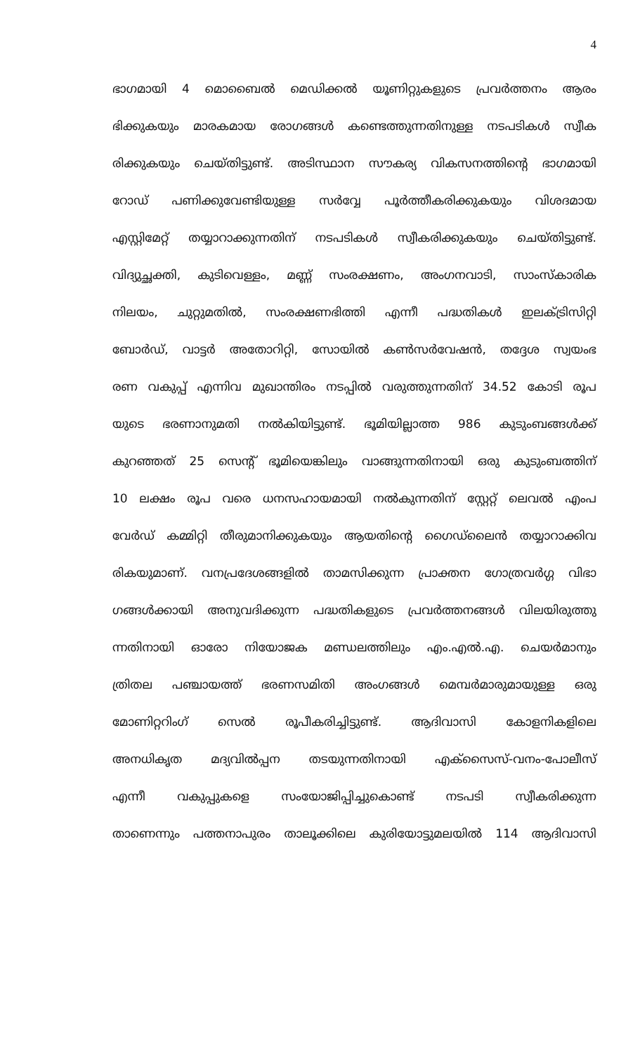4
ഭാഗമായി 4 മൊബൈൽ മെഡിക്കൽ യൂണിറ്റുകളുടെ പ്രവർത്തനം ആരം
ഭിക്കുകയും മാരകമായ രോഗങ്ങൾ കണ്ടെത്തുന്നതിനുള്ള നടപടികൾ സ്വീക
രിക്കുകയും ചെയ്തിട്ടുണ്ട്. അടിസ്ഥാന സൗകര്യ വികസനത്തിന്റെ ഭാഗമായി
റോഡ് പണിക്കുവേണ്ടിയുള്ള സർവ്വേ പൂർത്തീകരിക്കുകയും വിശദമായ
എസ്റ്റിമേറ്റ് തയ്യാറാക്കുന്നതിന് നടപടികൾ സ്വീകരിക്കുകയും ചെയ്തിട്ടുണ്ട്.
വിദ്യുച്ഛക്തി, കുടിവെള്ളം, മണ്ണ് സംരക്ഷണം, അംഗനവാടി, സാംസ്കാരിക
നിലയം, ചുറ്റുമതിൽ, സംരക്ഷണഭിത്തി എന്നീ പദ്ധതികൾ ഇലക്ട്രിസിറ്റി
ബോർഡ്, വാട്ടർ അതോറിറ്റി, സോയിൽ കൺസർവേഷൻ, തദ്ദേശ സ്വയംഭ
രണ വകുപ്പ് എന്നിവ മുഖാന്തിരം നടപ്പിൽ വരുത്തുന്നതിന് 34.52 കോടി രൂപ
യുടെ ഭരണാനുമതി നൽകിയിട്ടുണ്ട്. ഭൂമിയില്ലാത്ത 986 കുടുംബങ്ങൾക്ക്
കുറഞ്ഞത് 25 സെന്റ് ഭൂമിയെങ്കിലും വാങ്ങുന്നതിനായി ഒരു കുടുംബത്തിന്
10 ലക്ഷം രൂപ വരെ ധനസഹായമായി നൽകുന്നതിന് സ്റ്റേറ്റ് ലെവൽ എംപ
വേർഡ് കമ്മിറ്റി തീരുമാനിക്കുകയും ആയതിന്റെ ഗൈഡ്‌ലൈൻ തയ്യാറാക്കിവ
രികയുമാണ്. വനപ്രദേശങ്ങളിൽ താമസിക്കുന്ന പ്രാക്തന ഗോത്രവർഗ്ഗ വിഭാ
ഗങ്ങൾക്കായി അനുവദിക്കുന്ന പദ്ധതികളുടെ പ്രവർത്തനങ്ങൾ വിലയിരുത്തു
ന്നതിനായി ഓരോ നിയോജക മണ്ഡലത്തിലും എം.എൽ.എ. ചെയർമാനും
ത്രിതല പഞ്ചായത്ത് ഭരണസമിതി അംഗങ്ങൾ മെമ്പർമാരുമായുള്ള ഒരു
മോണിറ്ററിംഗ് സെൽ രൂപീകരിച്ചിട്ടുണ്ട്. ആദിവാസി കോളനികളിലെ
അനധികൃത മദ്യവിൽപ്പന തടയുന്നതിനായി എക്സൈസ്-വനം-പോലീസ്
എന്നീ വകുപ്പുകളെ സംയോജിപ്പിച്ചുകൊണ്ട് നടപടി സ്വീകരിക്കുന്ന
താണെന്നും പത്തനാപുരം താലൂക്കിലെ കുരിയോട്ടുമലയിൽ 114 ആദിവാസി